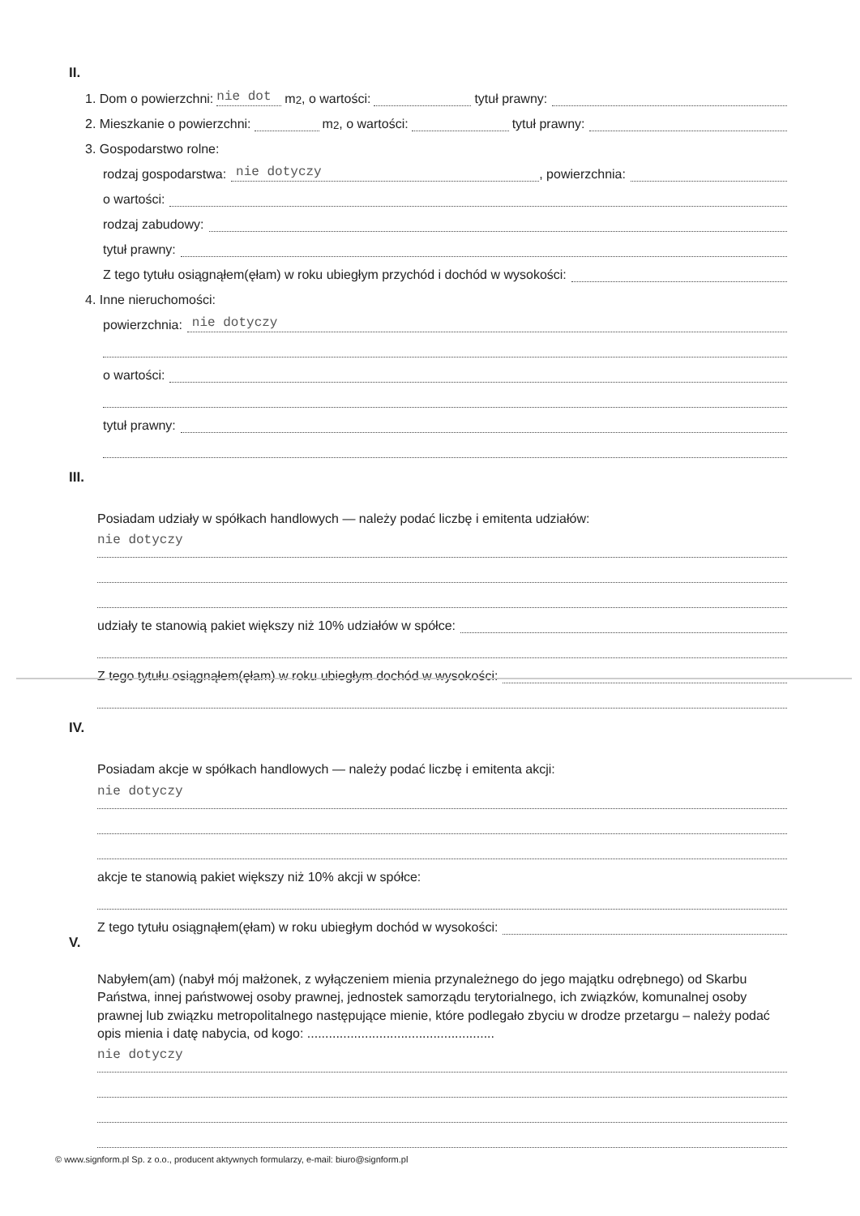II.
1. Dom o powierzchni: nie dot m<sup>2</sup>, o wartości: tytuł prawny:
2. Mieszkanie o powierzchni: m<sup>2</sup>, o wartości: tytuł prawny:
3. Gospodarstwo rolne:
rodzaj gospodarstwa: nie dotyczy, powierzchnia:
o wartości:
rodzaj zabudowy:
tytuł prawny:
Z tego tytułu osiągnąłem(ęłam) w roku ubiegłym przychód i dochód w wysokości:
4. Inne nieruchomości:
powierzchnia: nie dotyczy
o wartości:
tytuł prawny:
III.
Posiadam udziały w spółkach handlowych — należy podać liczbę i emitenta udziałów:
nie dotyczy
udziały te stanowią pakiet większy niż 10% udziałów w spółce:
Z tego tytułu osiągnąłem(ęłam) w roku ubiegłym dochód w wysokości:
IV.
Posiadam akcje w spółkach handlowych — należy podać liczbę i emitenta akcji:
nie dotyczy
akcje te stanowią pakiet większy niż 10% akcji w spółce:
Z tego tytułu osiągnąłem(ęłam) w roku ubiegłym dochód w wysokości:
V.
Nabyłem(am) (nabył mój małżonek, z wyłączeniem mienia przynależnego do jego majątku odrębnego) od Skarbu Państwa, innej państwowej osoby prawnej, jednostek samorządu terytorialnego, ich związków, komunalnej osoby prawnej lub związku metropolitalnego następujące mienie, które podlegało zbyciu w drodze przetargu – należy podać opis mienia i datę nabycia, od kogo: ....................................................
nie dotyczy
© www.signform.pl Sp. z o.o., producent aktywnych formularzy, e-mail: biuro@signform.pl